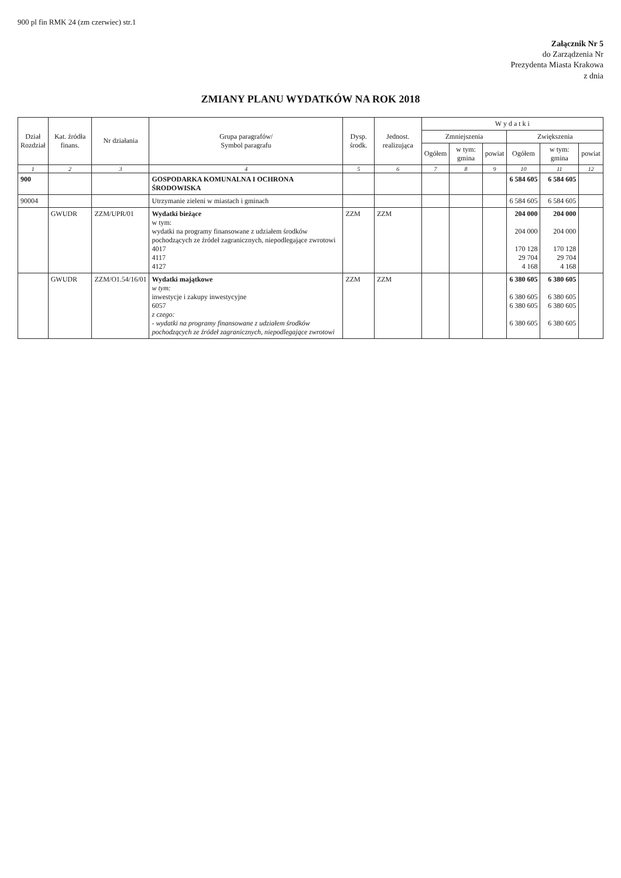900 pl fin RMK 24 (zm czerwiec) str.1
Załącznik Nr 5
do Zarządzenia Nr
Prezydenta Miasta Krakowa
z dnia
ZMIANY PLANU WYDATKÓW NA ROK 2018
| Dział Rozdział | Kat. źródła finans. | Nr działania | Grupa paragrafów/ Symbol paragrafu | Dysp. środk. | Jednost. realizująca | W y d a t k i | | | | | |
| --- | --- | --- | --- | --- | --- | --- | --- | --- | --- | --- | --- |
| | | | | | | Zmniejszenia | | | Zwiększenia | | |
| | | | | | | Ogółem | w tym: gmina | powiat | Ogółem | w tym: gmina | powiat |
| 1 | 2 | 3 | 4 | 5 | 6 | 7 | 8 | 9 | 10 | 11 | 12 |
| 900 | | | GOSPODARKA KOMUNALNA I OCHRONA ŚRODOWISKA | | | | | | 6 584 605 | 6 584 605 | |
| 90004 | | | Utrzymanie zieleni w miastach i gminach | | | | | | 6 584 605 | 6 584 605 | |
| | GWUDR | ZZM/UPR/01 | Wydatki bieżące w tym: wydatki na programy finansowane z udziałem środków pochodzących ze źródeł zagranicznych, niepodlegające zwrotowi 4017 4117 4127 | ZZM | ZZM | | | | 204 000 204 000 170 128 29 704 4 168 | 204 000 204 000 170 128 29 704 4 168 | |
| | GWUDR | ZZM/O1.54/16/01 | Wydatki majątkowe w tym: inwestycje i zakupy inwestycyjne 6057 z czego: - wydatki na programy finansowane z udziałem środków pochodzących ze źródeł zagranicznych, niepodlegające zwrotowi | ZZM | ZZM | | | | 6 380 605 6 380 605 6 380 605 6 380 605 | 6 380 605 6 380 605 6 380 605 6 380 605 | |